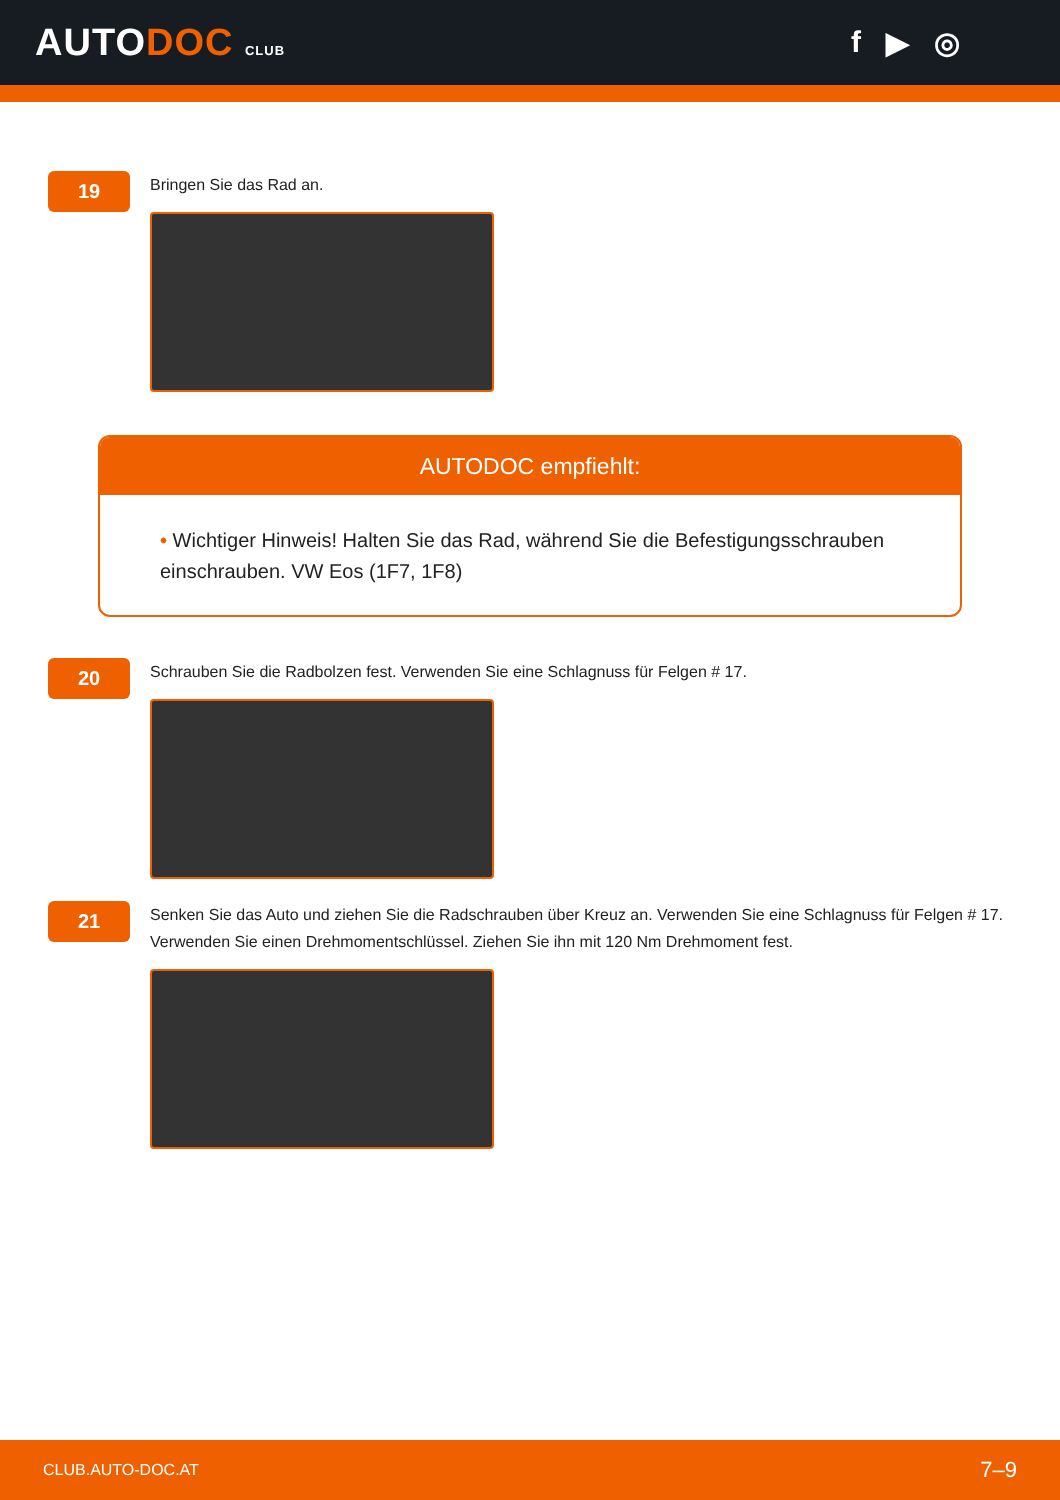AUTODOC CLUB
f ▶ ◎
19
Bringen Sie das Rad an.
AUTODOC empfiehlt:
• Wichtiger Hinweis! Halten Sie das Rad, während Sie die Befestigungsschrauben einschrauben. VW Eos (1F7, 1F8)
20
Schrauben Sie die Radbolzen fest. Verwenden Sie eine Schlagnuss für Felgen # 17.
21
Senken Sie das Auto und ziehen Sie die Radschrauben über Kreuz an. Verwenden Sie eine Schlagnuss für Felgen # 17. Verwenden Sie einen Drehmomentschlüssel. Ziehen Sie ihn mit 120 Nm Drehmoment fest.
CLUB.AUTO-DOC.AT 7–9